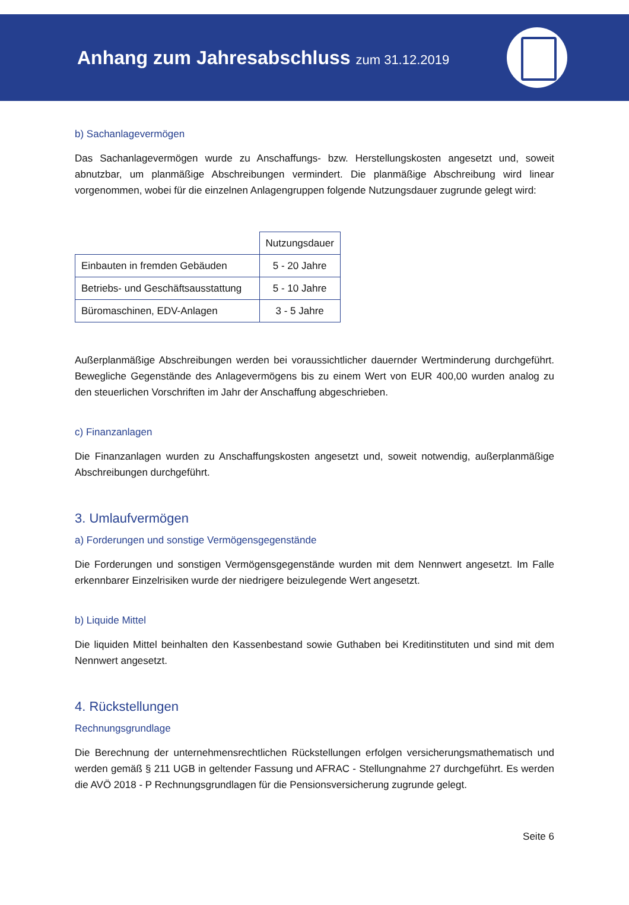Anhang zum Jahresabschluss zum 31.12.2019
b) Sachanlagevermögen
Das Sachanlagevermögen wurde zu Anschaffungs- bzw. Herstellungskosten angesetzt und, soweit abnutzbar, um planmäßige Abschreibungen vermindert. Die planmäßige Abschreibung wird linear vorgenommen, wobei für die einzelnen Anlagengruppen folgende Nutzungsdauer zugrunde gelegt wird:
| | Nutzungsdauer |
| --- | --- |
| Einbauten in fremden Gebäuden | 5 - 20 Jahre |
| Betriebs- und Geschäftsausstattung | 5 - 10 Jahre |
| Büromaschinen, EDV-Anlagen | 3 - 5 Jahre |
Außerplanmäßige Abschreibungen werden bei voraussichtlicher dauernder Wertminderung durchgeführt. Bewegliche Gegenstände des Anlagevermögens bis zu einem Wert von EUR 400,00 wurden analog zu den steuerlichen Vorschriften im Jahr der Anschaffung abgeschrieben.
c) Finanzanlagen
Die Finanzanlagen wurden zu Anschaffungskosten angesetzt und, soweit notwendig, außerplanmäßige Abschreibungen durchgeführt.
3. Umlaufvermögen
a) Forderungen und sonstige Vermögensgegenstände
Die Forderungen und sonstigen Vermögensgegenstände wurden mit dem Nennwert angesetzt. Im Falle erkennbarer Einzelrisiken wurde der niedrigere beizulegende Wert angesetzt.
b) Liquide Mittel
Die liquiden Mittel beinhalten den Kassenbestand sowie Guthaben bei Kreditinstituten und sind mit dem Nennwert angesetzt.
4. Rückstellungen
Rechnungsgrundlage
Die Berechnung der unternehmensrechtlichen Rückstellungen erfolgen versicherungsmathematisch und werden gemäß § 211 UGB in geltender Fassung und AFRAC - Stellungnahme 27 durchgeführt. Es werden die AVÖ 2018 - P Rechnungsgrundlagen für die Pensionsversicherung zugrunde gelegt.
Seite 6